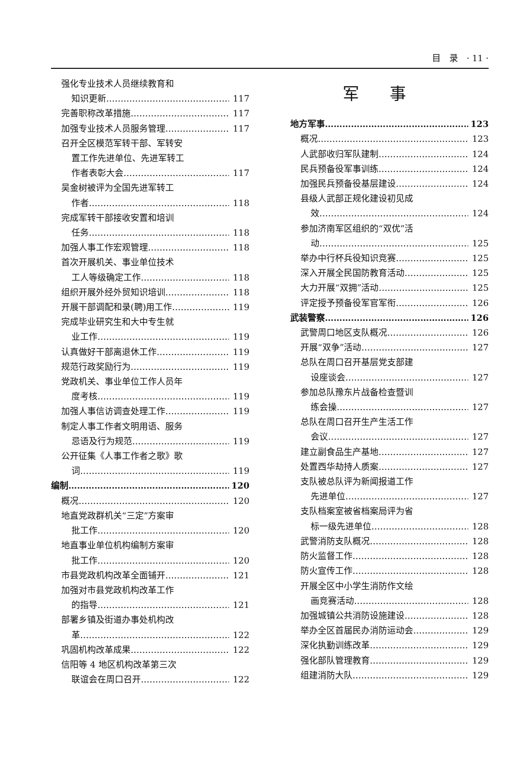目　录　· 11 ·
强化专业技术人员继续教育和
知识更新 117
完善职称改革措施 117
加强专业技术人员服务管理 117
召开全区模范军转干部、军转安
置工作先进单位、先进军转工
作者表彰大会 117
吴金树被评为全国先进军转工
作者 118
完成军转干部接收安置和培训
任务 118
加强人事工作宏观管理 118
首次开展机关、事业单位技术
工人等级确定工作 118
组织开展外经外贸知识培训 118
开展干部调配和录(聘)用工作 119
完成毕业研究生和大中专生就
业工作 119
认真做好干部离退休工作 119
规范行政奖励行为 119
党政机关、事业单位工作人员年
度考核 119
加强人事信访调查处理工作 119
制定人事工作者文明用语、服务
忌语及行为规范 119
公开征集《人事工作者之歌》歌
词 119
编制 120
概况 120
地直党政群机关“三定”方案审
批工作 120
地直事业单位机构编制方案审
批工作 120
市县党政机构改革全面铺开 121
加强对市县党政机构改革工作
的指导 121
部署乡镇及街道办事处机构改
革 122
巩固机构改革成果 122
信阳等 4 地区机构改革第三次
联谊会在周口召开 122
军事
地方军事 123
概况 123
人武部收归军队建制 124
民兵预备役军事训练 124
加强民兵预备役基层建设 124
县级人武部正规化建设初见成
效 124
参加济南军区组织的“双优”活
动 125
举办中行杯兵役知识竞赛 125
深入开展全民国防教育活动 125
大力开展“双拥”活动 125
评定授予预备役军官军衔 126
武装警察 126
武警周口地区支队概况 126
开展“双争”活动 127
总队在周口召开基层党支部建
设座谈会 127
参加总队豫东片战备检查暨训
练会操 127
总队在周口召开生产生活工作
会议 127
建立副食品生产基地 127
处置西华劫持人质案 127
支队被总队评为新闻报道工作
先进单位 127
支队档案室被省档案局评为省
标一级先进单位 128
武警消防支队概况 128
防火监督工作 128
防火宣传工作 128
开展全区中小学生消防作文绘
画竞赛活动 128
加强城镇公共消防设施建设 128
举办全区首届民办消防运动会 129
深化执勤训练改革 129
强化部队管理教育 129
组建消防大队 129